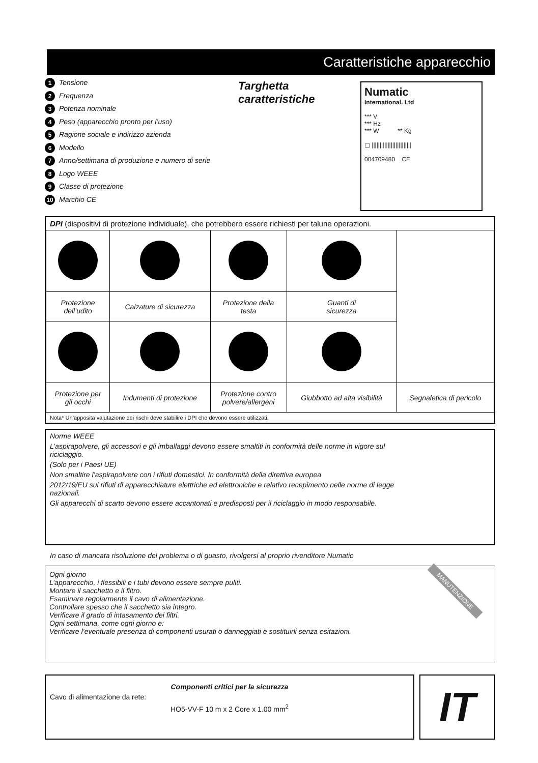Caratteristiche apparecchio
1 Tensione
2 Frequenza
3 Potenza nominale
4 Peso (apparecchio pronto per l’uso)
5 Ragione sociale e indirizzo azienda
6 Modello
7 Anno/settimana di produzione e numero di serie
8 Logo WEEE
9 Classe di protezione
10 Marchio CE
Targhetta caratteristiche
Numatic
International. Ltd
*** V
*** Hz
*** W ** Kg
▢ |||||||||||||||||||||||||
004709480 CE
DPI (dispositivi di protezione individuale), che potrebbero essere richiesti per talune operazioni.
| Protezione dell’udito | Calzature di sicurezza | Protezione della testa | Guanti di sicurezza | |
| Protezione per gli occhi | Indumenti di protezione | Protezione contro polvere/allergeni | Giubbotto ad alta visibilità | Segnaletica di pericolo |
Nota* Un’apposita valutazione dei rischi deve stabilire i DPI che devono essere utilizzati.
Norme WEEE
L’aspirapolvere, gli accessori e gli imballaggi devono essere smaltiti in conformità delle norme in vigore sul riciclaggio.
(Solo per i Paesi UE)
Non smaltire l’aspirapolvere con i rifiuti domestici. In conformità della direttiva europea
2012/19/EU sui rifiuti di apparecchiature elettriche ed elettroniche e relativo recepimento nelle norme di legge nazionali.
Gli apparecchi di scarto devono essere accantonati e predisposti per il riciclaggio in modo responsabile.
In caso di mancata risoluzione del problema o di guasto, rivolgersi al proprio rivenditore Numatic
MANUTENZIONE
Ogni giorno
L’apparecchio, i flessibili e i tubi devono essere sempre puliti.
Montare il sacchetto e il filtro.
Esaminare regolarmente il cavo di alimentazione.
Controllare spesso che il sacchetto sia integro.
Verificare il grado di intasamento dei filtri.
Ogni settimana, come ogni giorno e:
Verificare l’eventuale presenza di componenti usurati o danneggiati e sostituirli senza esitazioni.
Componenti critici per la sicurezza
Cavo di alimentazione da rete:
HO5-VV-F 10 m x 2 Core x 1.00 mm<sup>2</sup>
IT